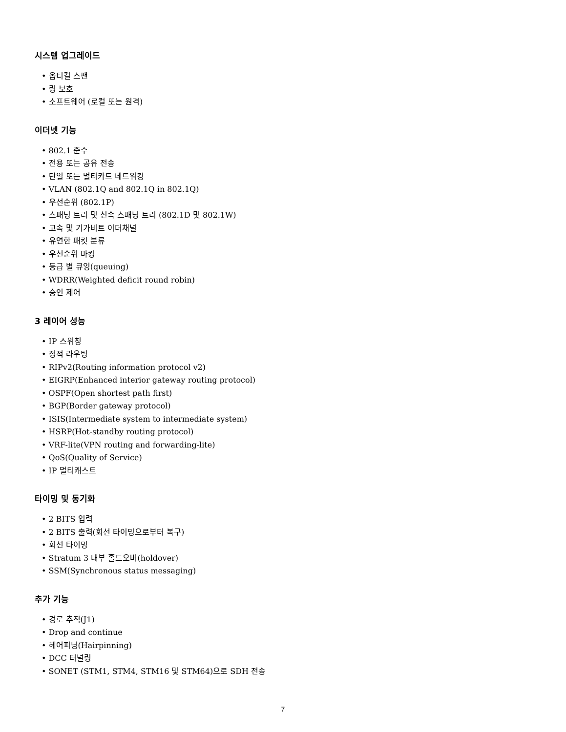시스템 업그레이드
• 옵티컬 스팬
• 링 보호
• 소프트웨어 (로컬 또는 원격)
이더넷 기능
• 802.1 준수
• 전용 또는 공유 전송
• 단일 또는 멀티카드 네트워킹
• VLAN (802.1Q and 802.1Q in 802.1Q)
• 우선순위 (802.1P)
• 스패닝 트리 및 신속 스패닝 트리 (802.1D 및 802.1W)
• 고속 및 기가비트 이더채널
• 유연한 패킷 분류
• 우선순위 마킹
• 등급 별 큐잉(queuing)
• WDRR(Weighted deficit round robin)
• 승인 제어
3 레이어 성능
• IP 스위칭
• 정적 라우팅
• RIPv2(Routing information protocol v2)
• EIGRP(Enhanced interior gateway routing protocol)
• OSPF(Open shortest path first)
• BGP(Border gateway protocol)
• ISIS(Intermediate system to intermediate system)
• HSRP(Hot-standby routing protocol)
• VRF-lite(VPN routing and forwarding-lite)
• QoS(Quality of Service)
• IP 멀티캐스트
타이밍 및 동기화
• 2 BITS 입력
• 2 BITS 출력(회선 타이밍으로부터 복구)
• 회선 타이밍
• Stratum 3 내부 홀드오버(holdover)
• SSM(Synchronous status messaging)
추가 기능
• 경로 추적(J1)
• Drop and continue
• 헤어피닝(Hairpinning)
• DCC 터널링
• SONET (STM1, STM4, STM16 및 STM64)으로 SDH 전송
7